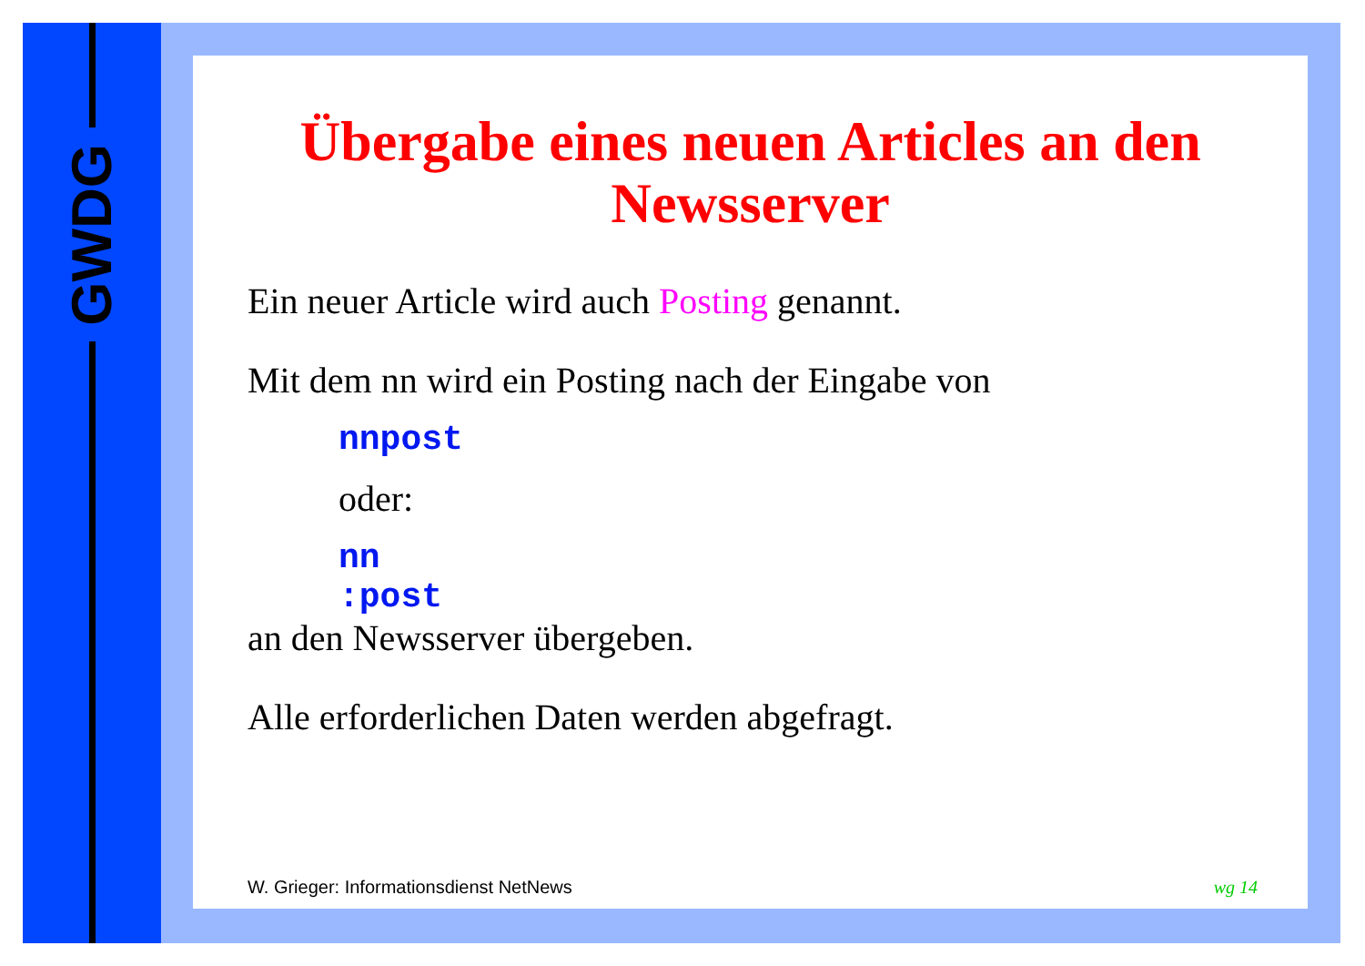GWDG
Übergabe eines neuen Articles an den Newsserver
Ein neuer Article wird auch Posting genannt.
Mit dem nn wird ein Posting nach der Eingabe von
nnpost
oder:
nn
:post
an den Newsserver übergeben.
Alle erforderlichen Daten werden abgefragt.
W. Grieger: Informationsdienst NetNews
wg 14